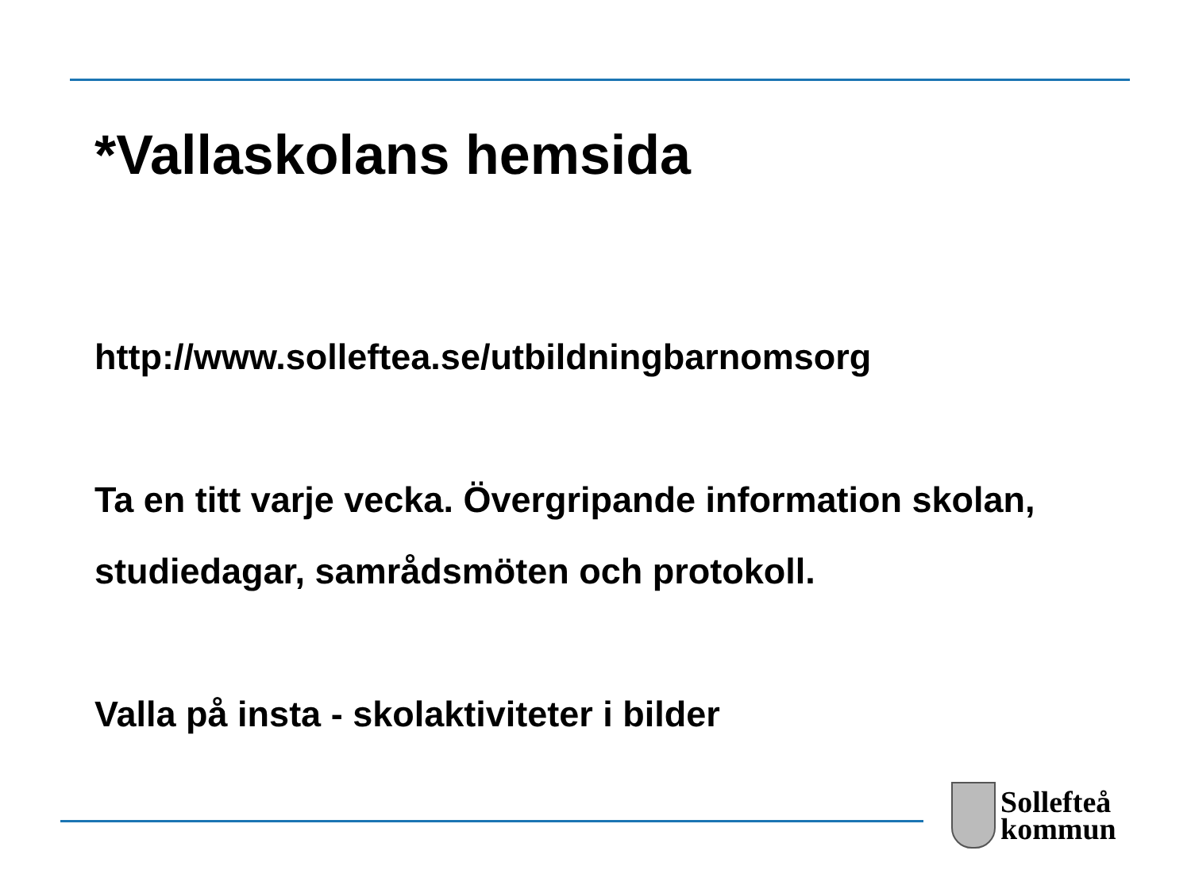*Vallaskolans hemsida
http://www.solleftea.se/utbildningbarnomsorg
Ta en titt varje vecka. Övergripande information skolan,
studiedagar, samrådsmöten och protokoll.
Valla på insta - skolaktiviteter i bilder
Sollefteå
kommun